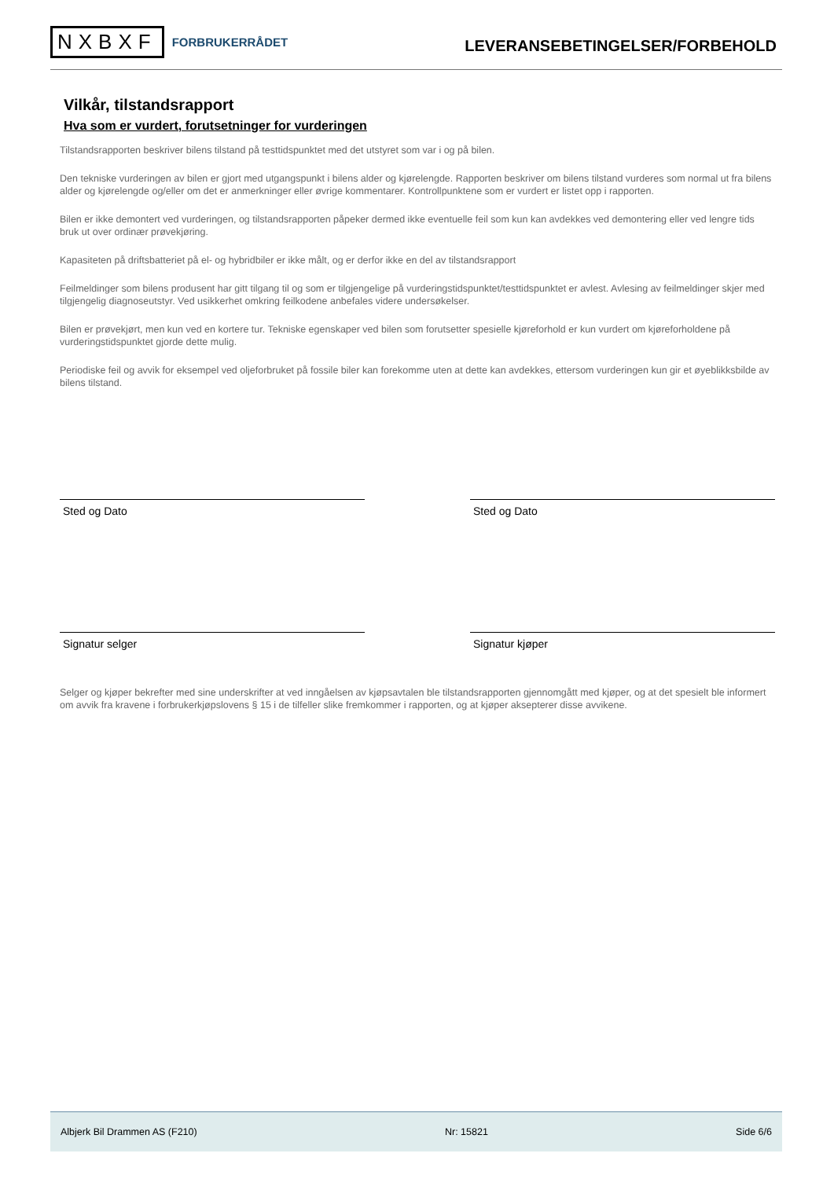NXBXF FORBRUKERRÅDET
LEVERANSEBETINGELSER/FORBEHOLD
Vilkår, tilstandsrapport
Hva som er vurdert, forutsetninger for vurderingen
Tilstandsrapporten beskriver bilens tilstand på testtidspunktet med det utstyret som var i og på bilen.
Den tekniske vurderingen av bilen er gjort med utgangspunkt i bilens alder og kjørelengde. Rapporten beskriver om bilens tilstand vurderes som normal ut fra bilens alder og kjørelengde og/eller om det er anmerkninger eller øvrige kommentarer. Kontrollpunktene som er vurdert er listet opp i rapporten.
Bilen er ikke demontert ved vurderingen, og tilstandsrapporten påpeker dermed ikke eventuelle feil som kun kan avdekkes ved demontering eller ved lengre tids bruk ut over ordinær prøvekjøring.
Kapasiteten på driftsbatteriet på el- og hybridbiler er ikke målt, og er derfor ikke en del av tilstandsrapport
Feilmeldinger som bilens produsent har gitt tilgang til og som er tilgjengelige på vurderingstidspunktet/testtidspunktet er avlest. Avlesing av feilmeldinger skjer med tilgjengelig diagnoseutstyr. Ved usikkerhet omkring feilkodene anbefales videre undersøkelser.
Bilen er prøvekjørt, men kun ved en kortere tur. Tekniske egenskaper ved bilen som forutsetter spesielle kjøreforhold er kun vurdert om kjøreforholdene på vurderingstidspunktet gjorde dette mulig.
Periodiske feil og avvik for eksempel ved oljeforbruket på fossile biler kan forekomme uten at dette kan avdekkes, ettersom vurderingen kun gir et øyeblikksbilde av bilens tilstand.
Sted og Dato Sted og Dato
Signatur selger Signatur kjøper
Selger og kjøper bekrefter med sine underskrifter at ved inngåelsen av kjøpsavtalen ble tilstandsrapporten gjennomgått med kjøper, og at det spesielt ble informert om avvik fra kravene i forbrukerkjøpslovens § 15 i de tilfeller slike fremkommer i rapporten, og at kjøper aksepterer disse avvikene.
Albjerk Bil Drammen AS (F210) Nr: 15821 Side 6/6